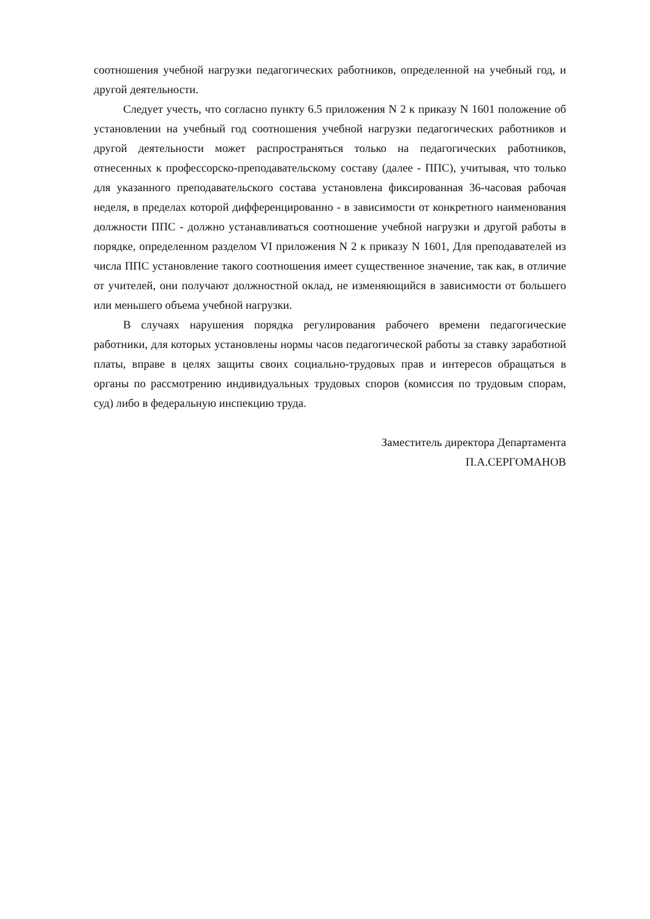соотношения учебной нагрузки педагогических работников, определенной на учебный год, и другой деятельности.
Следует учесть, что согласно пункту 6.5 приложения N 2 к приказу N 1601 положение об установлении на учебный год соотношения учебной нагрузки педагогических работников и другой деятельности может распространяться только на педагогических работников, отнесенных к профессорско-преподавательскому составу (далее - ППС), учитывая, что только для указанного преподавательского состава установлена фиксированная 36-часовая рабочая неделя, в пределах которой дифференцированно - в зависимости от конкретного наименования должности ППС - должно устанавливаться соотношение учебной нагрузки и другой работы в порядке, определенном разделом VI приложения N 2 к приказу N 1601, Для преподавателей из числа ППС установление такого соотношения имеет существенное значение, так как, в отличие от учителей, они получают должностной оклад, не изменяющийся в зависимости от большего или меньшего объема учебной нагрузки.
В случаях нарушения порядка регулирования рабочего времени педагогические работники, для которых установлены нормы часов педагогической работы за ставку заработной платы, вправе в целях защиты своих социально-трудовых прав и интересов обращаться в органы по рассмотрению индивидуальных трудовых споров (комиссия по трудовым спорам, суд) либо в федеральную инспекцию труда.
Заместитель директора Департамента
П.А.СЕРГОМАНОВ